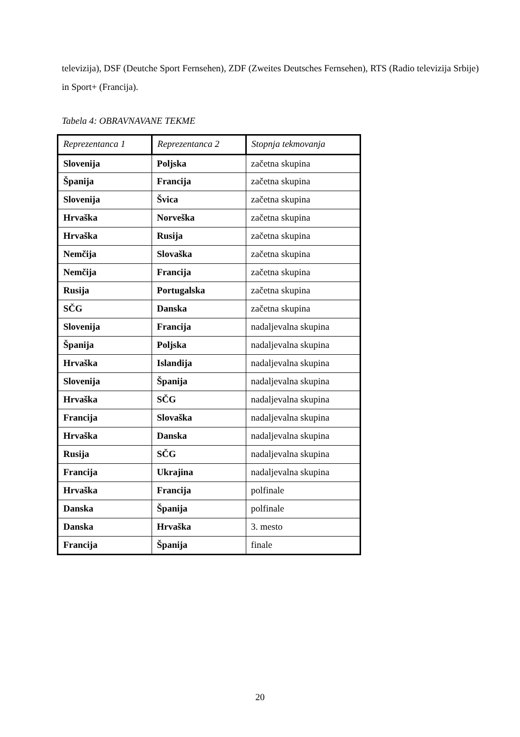televizija), DSF (Deutche Sport Fernsehen), ZDF (Zweites Deutsches Fernsehen), RTS (Radio televizija Srbije) in Sport+ (Francija).
Tabela 4: OBRAVNAVANE TEKME
| Reprezentanca 1 | Reprezentanca 2 | Stopnja tekmovanja |
| --- | --- | --- |
| Slovenija | Poljska | začetna skupina |
| Španija | Francija | začetna skupina |
| Slovenija | Švica | začetna skupina |
| Hrvaška | Norveška | začetna skupina |
| Hrvaška | Rusija | začetna skupina |
| Nemčija | Slovaška | začetna skupina |
| Nemčija | Francija | začetna skupina |
| Rusija | Portugalska | začetna skupina |
| SČG | Danska | začetna skupina |
| Slovenija | Francija | nadaljevalna skupina |
| Španija | Poljska | nadaljevalna skupina |
| Hrvaška | Islandija | nadaljevalna skupina |
| Slovenija | Španija | nadaljevalna skupina |
| Hrvaška | SČG | nadaljevalna skupina |
| Francija | Slovaška | nadaljevalna skupina |
| Hrvaška | Danska | nadaljevalna skupina |
| Rusija | SČG | nadaljevalna skupina |
| Francija | Ukrajina | nadaljevalna skupina |
| Hrvaška | Francija | polfinale |
| Danska | Španija | polfinale |
| Danska | Hrvaška | 3. mesto |
| Francija | Španija | finale |
20